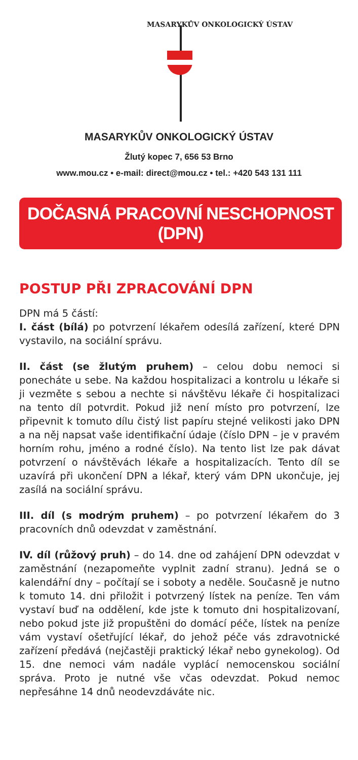MASARYKŮV ONKOLOGICKÝ ÚSTAV
MASARYKŮV ONKOLOGICKÝ ÚSTAV
Žlutý kopec 7, 656 53 Brno
www.mou.cz • e-mail: direct@mou.cz • tel.: +420 543 131 111
DOČASNÁ PRACOVNÍ NESCHOPNOST (DPN)
POSTUP PŘI ZPRACOVÁNÍ DPN
DPN má 5 částí:
I. část (bílá) po potvrzení lékařem odesílá zařízení, které DPN vystavilo, na sociální správu.
II. část (se žlutým pruhem) – celou dobu nemoci si ponecháte u sebe. Na každou hospitalizaci a kontrolu u lékaře si ji vezměte s sebou a nechte si návštěvu lékaře či hospitalizaci na tento díl potvrdit. Pokud již není místo pro potvrzení, lze připevnit k tomuto dílu čistý list papíru stejné velikosti jako DPN a na něj napsat vaše identifikační údaje (číslo DPN – je v pravém horním rohu, jméno a rodné číslo). Na tento list lze pak dávat potvrzení o návštěvách lékaře a hospitalizacích. Tento díl se uzavírá při ukončení DPN a lékař, který vám DPN ukončuje, jej zasílá na sociální správu.
III. díl (s modrým pruhem) – po potvrzení lékařem do 3 pracovních dnů odevzdat v zaměstnání.
IV. díl (růžový pruh) – do 14. dne od zahájení DPN odevzdat v zaměstnání (nezapomeňte vyplnit zadní stranu). Jedná se o kalendářní dny – počítají se i soboty a neděle. Současně je nutno k tomuto 14. dni přiložit i potvrzený lístek na peníze. Ten vám vystaví buď na oddělení, kde jste k tomuto dni hospitalizovaní, nebo pokud jste již propuštěni do domácí péče, lístek na peníze vám vystaví ošetřující lékař, do jehož péče vás zdravotnické zařízení předává (nejčastěji praktický lékař nebo gynekolog). Od 15. dne nemoci vám nadále vyplácí nemocenskou sociální správa. Proto je nutné vše včas odevzdat. Pokud nemoc nepřesáhne 14 dnů neodevzdáváte nic.